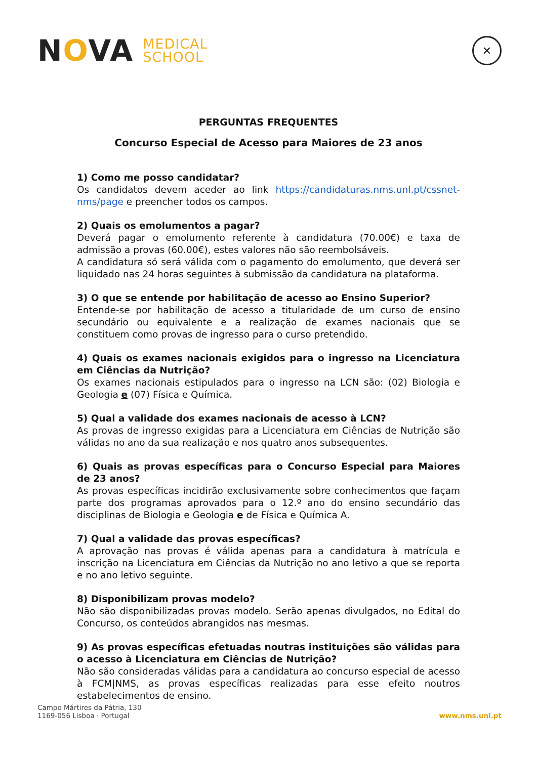NOVA MEDICAL
SCHOOL
✕
PERGUNTAS FREQUENTES
Concurso Especial de Acesso para Maiores de 23 anos
1) Como me posso candidatar?
Os candidatos devem aceder ao link https://candidaturas.nms.unl.pt/cssnet-nms/page e preencher todos os campos.
2) Quais os emolumentos a pagar?
Deverá pagar o emolumento referente à candidatura (70.00€) e taxa de admissão a provas (60.00€), estes valores não são reembolsáveis.
A candidatura só será válida com o pagamento do emolumento, que deverá ser liquidado nas 24 horas seguintes à submissão da candidatura na plataforma.
3) O que se entende por habilitação de acesso ao Ensino Superior?
Entende-se por habilitação de acesso a titularidade de um curso de ensino secundário ou equivalente e a realização de exames nacionais que se constituem como provas de ingresso para o curso pretendido.
4) Quais os exames nacionais exigidos para o ingresso na Licenciatura em Ciências da Nutrição?
Os exames nacionais estipulados para o ingresso na LCN são: (02) Biologia e Geologia e (07) Física e Química.
5) Qual a validade dos exames nacionais de acesso à LCN?
As provas de ingresso exigidas para a Licenciatura em Ciências de Nutrição são válidas no ano da sua realização e nos quatro anos subsequentes.
6) Quais as provas específicas para o Concurso Especial para Maiores de 23 anos?
As provas específicas incidirão exclusivamente sobre conhecimentos que façam parte dos programas aprovados para o 12.º ano do ensino secundário das disciplinas de Biologia e Geologia e de Física e Química A.
7) Qual a validade das provas específicas?
A aprovação nas provas é válida apenas para a candidatura à matrícula e inscrição na Licenciatura em Ciências da Nutrição no ano letivo a que se reporta e no ano letivo seguinte.
8) Disponibilizam provas modelo?
Não são disponibilizadas provas modelo. Serão apenas divulgados, no Edital do Concurso, os conteúdos abrangidos nas mesmas.
9) As provas específicas efetuadas noutras instituições são válidas para o acesso à Licenciatura em Ciências de Nutrição?
Não são consideradas válidas para a candidatura ao concurso especial de acesso à FCM|NMS, as provas específicas realizadas para esse efeito noutros estabelecimentos de ensino.
Campo Mártires da Pátria, 130
1169-056 Lisboa · Portugal
www.nms.unl.pt